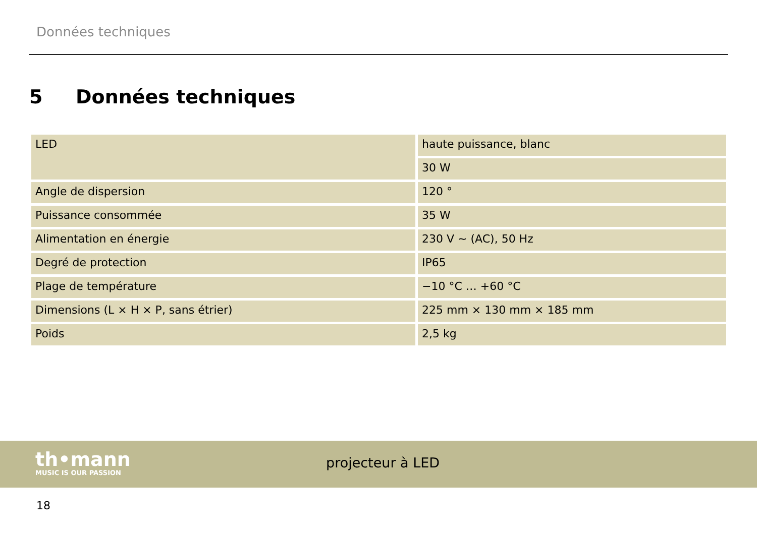Données techniques
5 Données techniques
| LED | haute puissance, blanc |
| | 30 W |
| Angle de dispersion | 120 ° |
| Puissance consommée | 35 W |
| Alimentation en énergie | 230 V ∼ (AC), 50 Hz |
| Degré de protection | IP65 |
| Plage de température | −10 °C … +60 °C |
| Dimensions (L × H × P, sans étrier) | 225 mm × 130 mm × 185 mm |
| Poids | 2,5 kg |
th•mann
MUSIC IS OUR PASSION
projecteur à LED
18